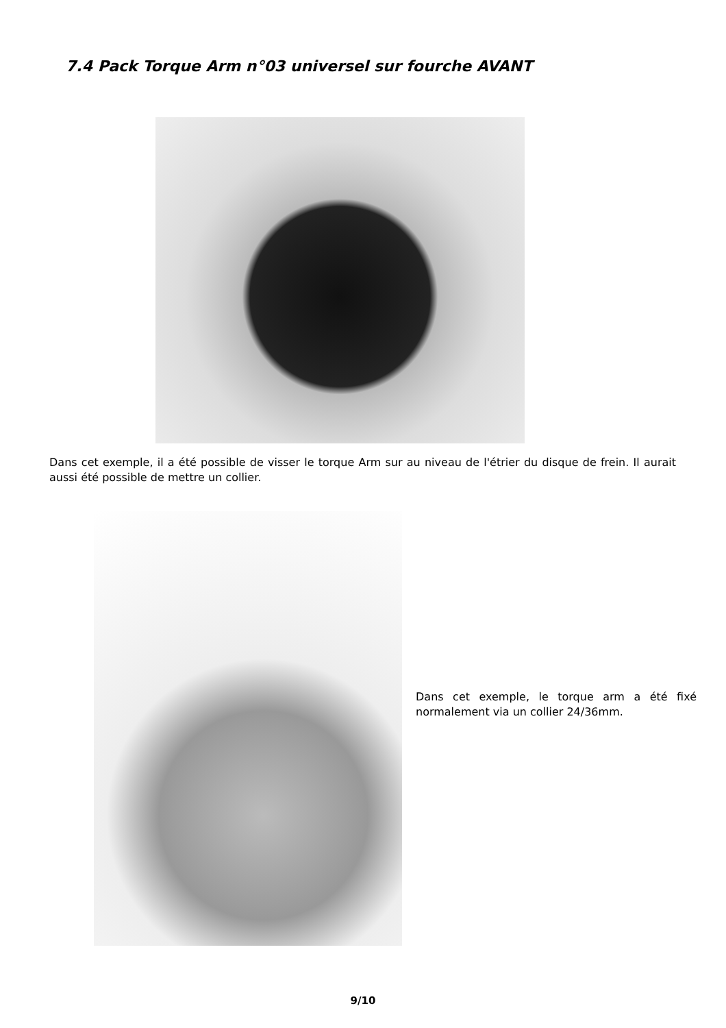7.4 Pack Torque Arm n°03 universel sur fourche AVANT
Dans cet exemple, il a été possible de visser le torque Arm sur au niveau de l'étrier du disque de frein. Il aurait aussi été possible de mettre un collier.
Dans cet exemple, le torque arm a été fixé normalement via un collier 24/36mm.
9/10